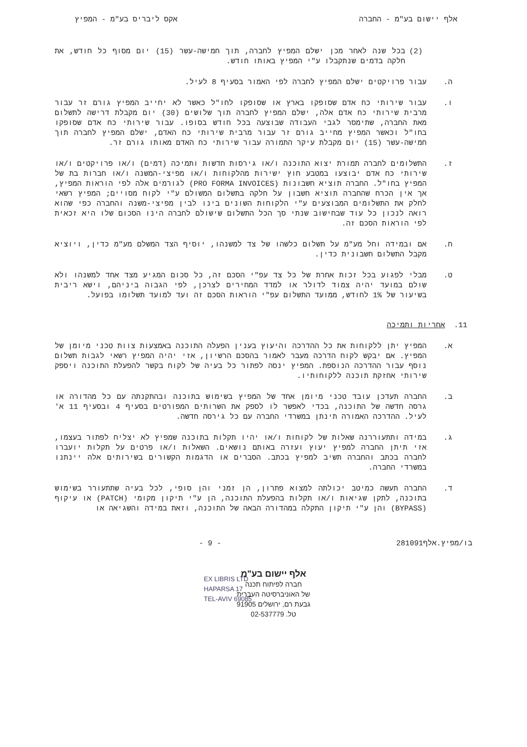אלף יישום בע"מ - החברה אקס ליבריס בע"מ - המפיץ
(2) בכל שנה לאחר מכן ישלם המפיץ לחברה, תוך חמישה-עשר (15) יום מסוף כל חודש, את חלקה בדמים שנתקבלו ע"י המפיץ באותו חודש.
ה. עבור פרויקטים ישלם המפיץ לחברה לפי האמור בסעיף 8 לעיל.
ו. עבור שירותי כח אדם שסופקו בארץ או שסופקו לחו"ל כאשר לא יחייב המפיץ גורם זר עבור מרבית שירותי כח אדם אלה, ישלם המפיץ לחברה תוך שלושים (30) יום מקבלת דרישה לתשלום מאת החברה, שתימסר לגבי העבודה שבוצעה בכל חודש בסופו. עבור שירותי כח אדם שסופקו בחו"ל וכאשר המפיץ מחייב גורם זר עבור מרבית שירותי כח האדם, ישלם המפיץ לחברה תוך חמישה-עשר (15) יום מקבלת עיקר התמורה עבור שירותי כח האדם מאותו גורם זר.
ז. התשלומים לחברה תמורת יצוא התוכנה ו/או גירסות חדשות ותמיכה (דמים) ו/או פרויקטים ו/או שירותי כח אדם יבוצעו במטבע חוץ ישירות מהלקוחות ו/או מפיצי-המשנה ו/או חברות בת של המפיץ בחו"ל. החברה תוציא חשבונות (PRO FORMA INVOICES) לגורמים אלה לפי הוראות המפיץ, אך אין הכרח שהחברה תוציא חשבון על חלקה בתשלום המשולם ע"י לקוח מסויים; המפיץ רשאי לחלק את התשלומים המבוצעים ע"י הלקוחות השונים בינו לבין מפיצי-משנה והחברה כפי שהוא רואה לנכון כל עוד שבחישוב שנתי סך הכל התשלום שישולם לחברה הינו הסכום שלו היא זכאית לפי הוראות הסכם זה.
ח. אם ובמידה וחל מע"מ על תשלום כלשהו של צד למשנהו, יוסיף הצד המשלם מע"מ כדין, ויוציא מקבל התשלום חשבונית כדין.
ט. מבלי לפגוע בכל זכות אחרת של כל צד עפ"י הסכם זה, כל סכום המגיע מצד אחד למשנהו ולא שולם במועד יהיה צמוד לדולר או למדד המחירים לצרכן, לפי הגבוה ביניהם, וישא ריבית בשיעור של 1% לחודש, ממועד התשלום עפ"י הוראות הסכם זה ועד למועד תשלומו בפועל.
11. אחריות ותמיכה
א. המפיץ יתן ללקוחות את כל ההדרכה והיעוץ בענין הפעלה התוכנה באמצעות צוות טכני מיומן של המפיץ. אם יבקש לקוח הדרכה מעבר לאמור בהסכם הרשיון, אזי יהיה המפיץ רשאי לגבות תשלום נוסף עבור ההדרכה הנוספת. המפיץ ינסה לפתור כל בעיה של לקוח בקשר להפעלת התוכנה ויספק שירותי אחזקת תוכנה ללקוחותיו.
ב. החברה תעדכן עובד טכני מיומן אחד של המפיץ בשימוש בתוכנה ובהתקנתה עם כל מהדורה או גרסה חדשה של התוכנה, בכדי לאפשר לו לספק את השרותים המפורטים בסעיף 4 ובסעיף 11 א' לעיל. ההדרכה האמורה תינתן במשרדי החברה עם כל גירסה חדשה.
ג. במידה ותתעוררנה שאלות של לקוחות ו/או יהיו תקלות בתוכנה שמפיץ לא יצליח לפתור בעצמו, אזי תיתן החברה למפיץ יעוץ ועזרה באותם נושאים. השאלות ו/או פרטים על תקלות יועברו לחברה בכתב והחברה תשיב למפיץ בכתב. הסברים או הדגמות הקשורים בשירותים אלה יינתנו במשרדי החברה.
ד. החברה תעשה כמיטב יכולתה למצוא פתרון, הן זמני והן סופי, לכל בעיה שתתעורר בשימוש בתוכנה, לתקן שגיאות ו/או תקלות בהפעלת התוכנה, הן ע"י תיקון מקומי (PATCH) או עיקוף (BYPASS) והן ע"י תיקון התקלה במהדורה הבאה של התוכנה, וזאת במידה והשגיאה או
בו/מפיץ.אלף281091 - 9 -
אלף יישום בע"מ
חברה לפיתוח תכנה
של האוניברסיטה העברית
גבעת רם, ירושלים 91905
טל. 02-537779
EX LIBRIS LTD
HAPARSA 17
TEL-AVIV 69085